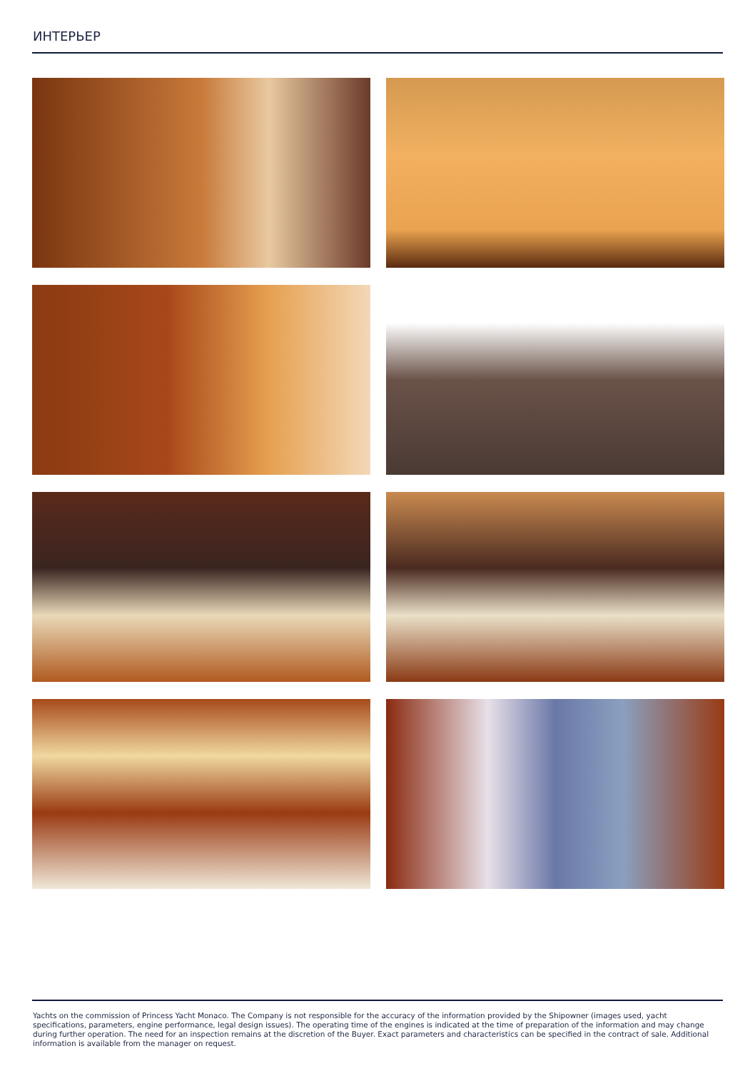ИНТЕРЬЕР
Yachts on the commission of Princess Yacht Monaco. The Company is not responsible for the accuracy of the information provided by the Shipowner (images used, yacht specifications, parameters, engine performance, legal design issues). The operating time of the engines is indicated at the time of preparation of the information and may change during further operation. The need for an inspection remains at the discretion of the Buyer. Exact parameters and characteristics can be specified in the contract of sale. Additional information is available from the manager on request.